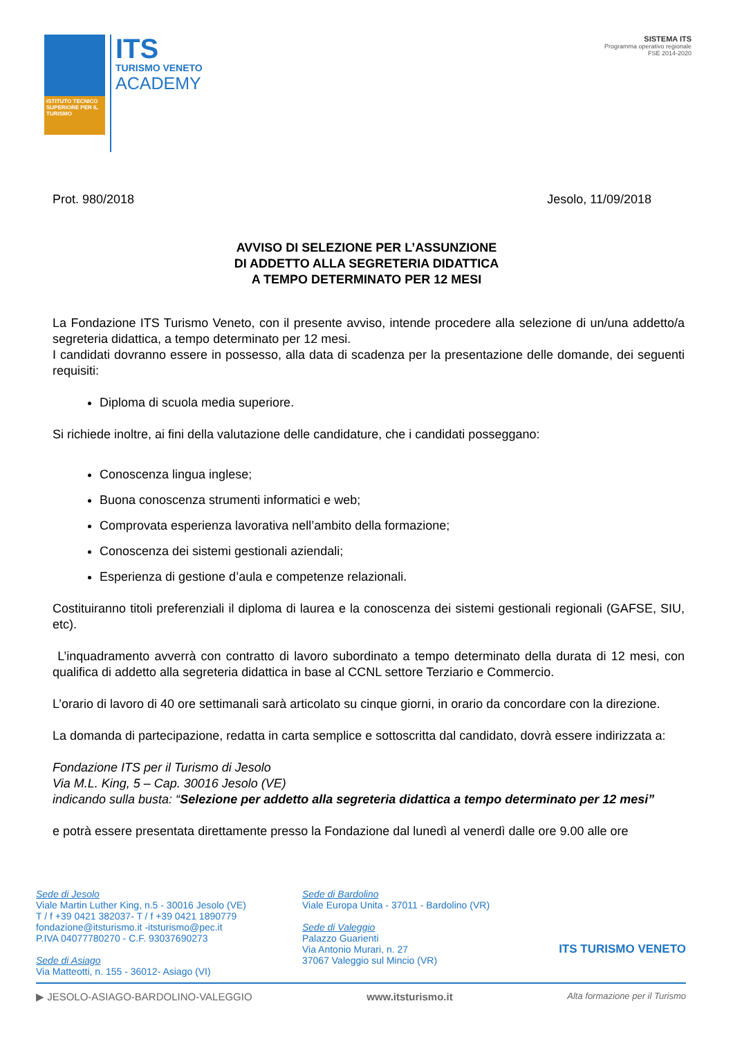ISTITUTO TECNICO SUPERIORE PER IL TURISMO
ITS
TURISMO VENETO
ACADEMY
SISTEMA ITS
Programma operativo regionale
FSE 2014-2020
Prot. 980/2018 Jesolo, 11/09/2018
AVVISO DI SELEZIONE PER L’ASSUNZIONE
DI ADDETTO ALLA SEGRETERIA DIDATTICA
A TEMPO DETERMINATO PER 12 MESI
La Fondazione ITS Turismo Veneto, con il presente avviso, intende procedere alla selezione di un/una addetto/a segreteria didattica, a tempo determinato per 12 mesi.
I candidati dovranno essere in possesso, alla data di scadenza per la presentazione delle domande, dei seguenti requisiti:
Diploma di scuola media superiore.
Si richiede inoltre, ai fini della valutazione delle candidature, che i candidati posseggano:
Conoscenza lingua inglese;
Buona conoscenza strumenti informatici e web;
Comprovata esperienza lavorativa nell’ambito della formazione;
Conoscenza dei sistemi gestionali aziendali;
Esperienza di gestione d’aula e competenze relazionali.
Costituiranno titoli preferenziali il diploma di laurea e la conoscenza dei sistemi gestionali regionali (GAFSE, SIU, etc).
L’inquadramento avverrà con contratto di lavoro subordinato a tempo determinato della durata di 12 mesi, con qualifica di addetto alla segreteria didattica in base al CCNL settore Terziario e Commercio.
L’orario di lavoro di 40 ore settimanali sarà articolato su cinque giorni, in orario da concordare con la direzione.
La domanda di partecipazione, redatta in carta semplice e sottoscritta dal candidato, dovrà essere indirizzata a:
Fondazione ITS per il Turismo di Jesolo
Via M.L. King, 5 – Cap. 30016 Jesolo (VE)
indicando sulla busta: “Selezione per addetto alla segreteria didattica a tempo determinato per 12 mesi”
e potrà essere presentata direttamente presso la Fondazione dal lunedì al venerdì dalle ore 9.00 alle ore
Sede di Jesolo
Viale Martin Luther King, n.5 - 30016 Jesolo (VE)
T / f +39 0421 382037- T / f +39 0421 1890779
fondazione@itsturismo.it -itsturismo@pec.it
P.IVA 04077780270 - C.F. 93037690273
Sede di Asiago
Via Matteotti, n. 155 - 36012- Asiago (VI)
Sede di Bardolino
Viale Europa Unita - 37011 - Bardolino (VR)
Sede di Valeggio
Palazzo Guarienti
Via Antonio Murari, n. 27
37067 Valeggio sul Mincio (VR)
ITS TURISMO VENETO
▶ JESOLO-ASIAGO-BARDOLINO-VALEGGIO www.itsturismo.it Alta formazione per il Turismo